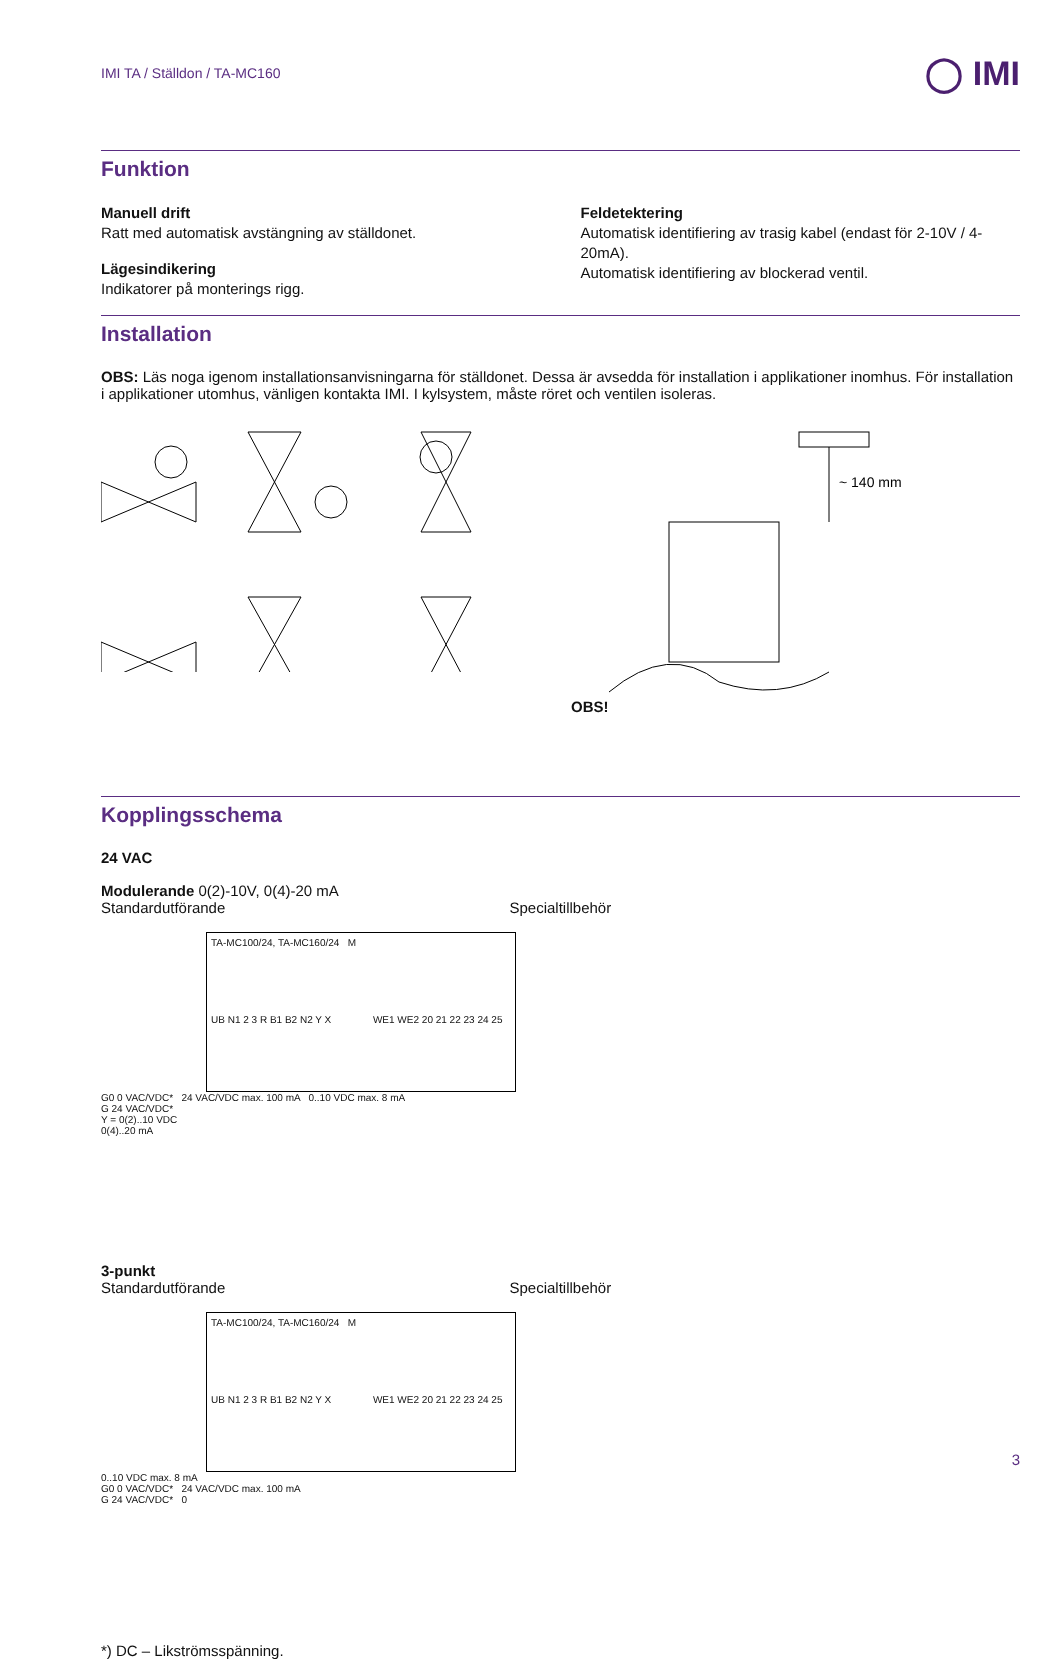IMI TA / Ställdon / TA-MC160 ◯ IMI
Funktion
Manuell drift
Ratt med automatisk avstängning av ställdonet.
Lägesindikering
Indikatorer på monterings rigg.
Feldetektering
Automatisk identifiering av trasig kabel (endast för 2-10V / 4-20mA).
Automatisk identifiering av blockerad ventil.
Installation
​OBS: Läs noga igenom installationsanvisningarna för ställdonet. Dessa är avsedda för installation i applikationer inomhus. För installation i applikationer utomhus, vänligen kontakta IMI. I kylsystem, måste röret och ventilen isoleras.
OBS!
~ 140 mm
Kopplingsschema
24 VAC
Modulerande 0(2)-10V, 0(4)-20 mA
Standardutförande Specialtillbehör
TA-MC100/24, TA-MC160/24 M
UB N1 2 3 R B1 B2 N2 Y X WE1 WE2 20 21 22 23 24 25
G0 0 VAC/VDC* 24 VAC/VDC max. 100 mA 0..10 VDC max. 8 mA
G 24 VAC/VDC*
Y = 0(2)..10 VDC
0(4)..20 mA
3-punkt
Standardutförande Specialtillbehör
TA-MC100/24, TA-MC160/24 M
UB N1 2 3 R B1 B2 N2 Y X WE1 WE2 20 21 22 23 24 25
0..10 VDC max. 8 mA
G0 0 VAC/VDC* 24 VAC/VDC max. 100 mA
G 24 VAC/VDC* 0
*) DC – Likströmsspänning.
3